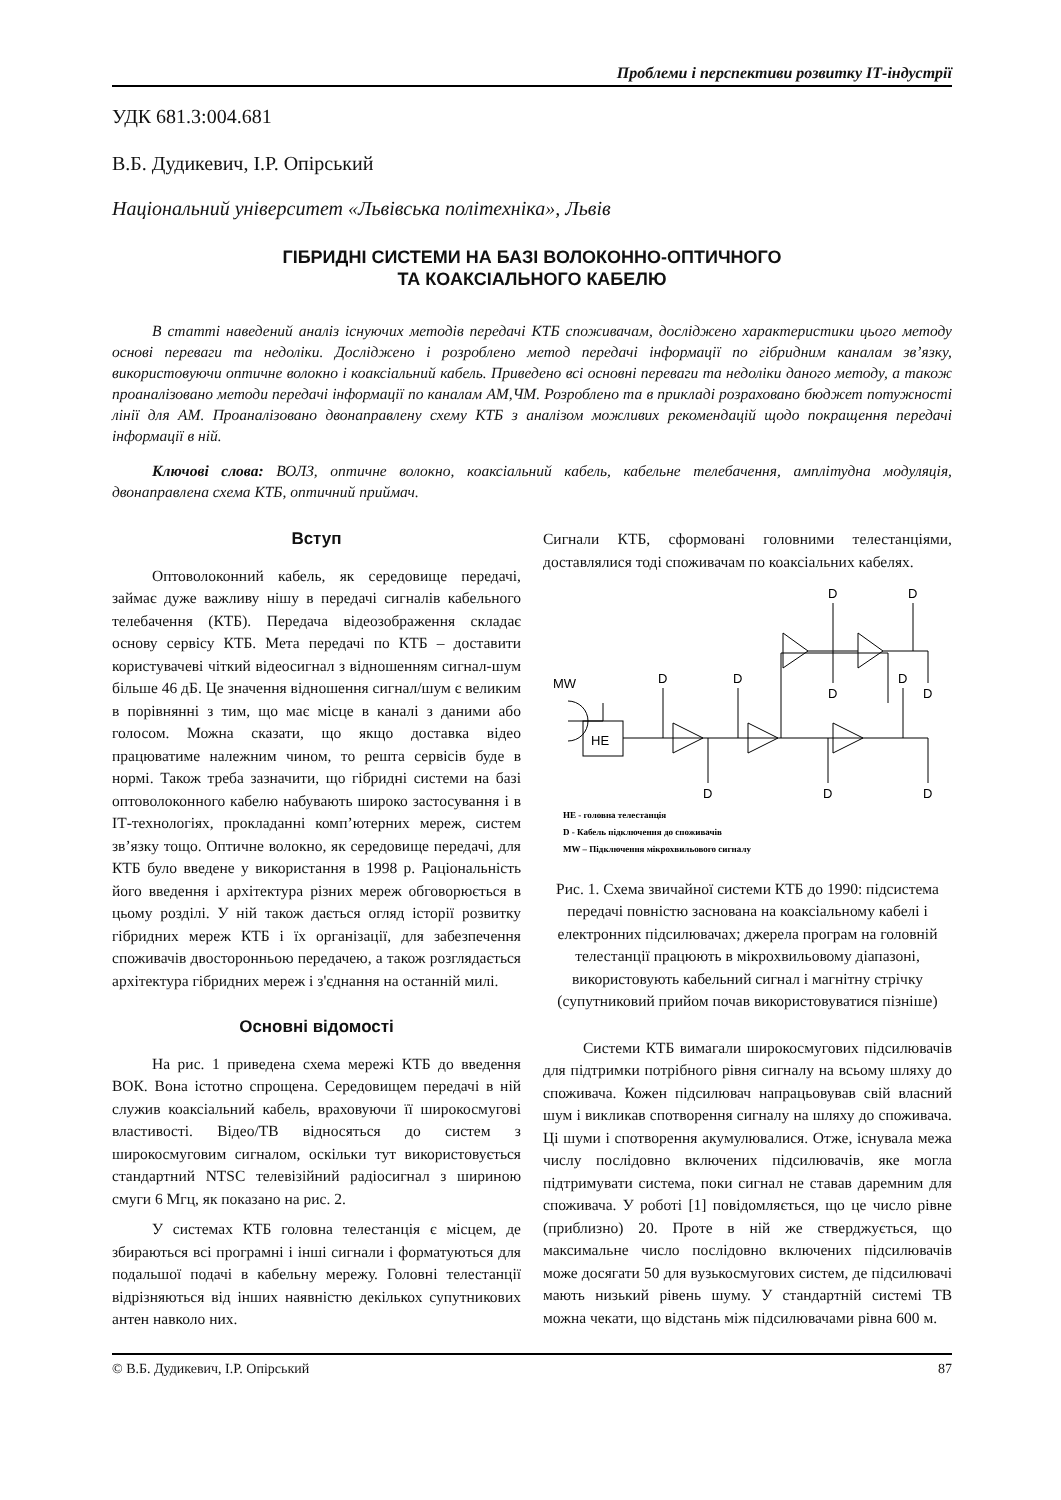Проблеми і перспективи розвитку ІТ-індустрії
УДК 681.3:004.681
В.Б. Дудикевич, І.Р. Опірський
Національний університет «Львівська політехніка», Львів
ГІБРИДНІ СИСТЕМИ НА БАЗІ ВОЛОКОННО-ОПТИЧНОГО
ТА КОАКСІАЛЬНОГО КАБЕЛЮ
В статті наведений аналіз існуючих методів передачі КТБ споживачам, досліджено характеристики цього методу основі переваги та недоліки. Досліджено і розроблено метод передачі інформації по гібридним каналам зв’язку, використовуючи оптичне волокно і коаксіальний кабель. Приведено всі основні переваги та недоліки даного методу, а також проаналізовано методи передачі інформації по каналам АМ,ЧМ. Розроблено та в прикладі розраховано бюджет потужності лінії для АМ. Проаналізовано двонаправлену схему КТБ з аналізом можливих рекомендацій щодо покращення передачі інформації в ній.
Ключові слова: ВОЛЗ, оптичне волокно, коаксіальний кабель, кабельне телебачення, амплітудна модуляція, двонаправлена схема КТБ, оптичний приймач.
Вступ
Оптоволоконний кабель, як середовище передачі, займає дуже важливу нішу в передачі сигналів кабельного телебачення (КТБ). Передача відеозображення складає основу сервісу КТБ. Мета передачі по КТБ – доставити користувачеві чіткий відеосигнал з відношенням сигнал-шум більше 46 дБ. Це значення відношення сигнал/шум є великим в порівнянні з тим, що має місце в каналі з даними або голосом. Можна сказати, що якщо доставка відео працюватиме належним чином, то решта сервісів буде в нормі. Також треба зазначити, що гібридні системи на базі оптоволоконного кабелю набувають широко застосування і в ІТ-технологіях, прокладанні комп’ютерних мереж, систем зв’язку тощо. Оптичне волокно, як середовище передачі, для КТБ було введене у використання в 1998 р. Раціональність його введення і архітектура різних мереж обговорюється в цьому розділі. У ній також дається огляд історії розвитку гібридних мереж КТБ і їх організації, для забезпечення споживачів двосторонньою передачею, а також розглядається архітектура гібридних мереж і з'єднання на останній милі.
Основні відомості
На рис. 1 приведена схема мережі КТБ до введення ВОК. Вона істотно спрощена. Середовищем передачі в ній служив коаксіальний кабель, враховуючи її широкосмугові властивості. Відео/ТВ відносяться до систем з широкосмуговим сигналом, оскільки тут використовується стандартний NTSC телевізійний радіосигнал з шириною смуги 6 Мгц, як показано на рис. 2.
У системах КТБ головна телестанція є місцем, де збираються всі програмні і інші сигнали і форматуються для подальшої подачі в кабельну мережу. Головні телестанції відрізняються від інших наявністю декількох супутникових антен навколо них.
Сигнали КТБ, сформовані головними телестанціями, доставлялися тоді споживачам по коаксіальних кабелях.
HE
MW
D
D
D
D
D
D
D
D
D
D
HE - головна телестанція
D - Кабель підключення до споживачів
MW – Підключення мікрохвильового сигналу
Рис. 1. Схема звичайної системи КТБ до 1990: підсистема передачі повністю заснована на коаксіальному кабелі і електронних підсилювачах; джерела програм на головній телестанції працюють в мікрохвильовому діапазоні, використовують кабельний сигнал і магнітну стрічку (супутниковий прийом почав використовуватися пізніше)
Системи КТБ вимагали широкосмугових підсилювачів для підтримки потрібного рівня сигналу на всьому шляху до споживача. Кожен підсилювач напрацьовував свій власний шум і викликав спотворення сигналу на шляху до споживача. Ці шуми і спотворення акумулювалися. Отже, існувала межа числу послідовно включених підсилювачів, яке могла підтримувати система, поки сигнал не ставав даремним для споживача. У роботі [1] повідомляється, що це число рівне (приблизно) 20. Проте в ній же стверджується, що максимальне число послідовно включених підсилювачів може досягати 50 для вузькосмугових систем, де підсилювачі мають низький рівень шуму. У стандартній системі ТВ можна чекати, що відстань між підсилювачами рівна 600 м.
© В.Б. Дудикевич, І.Р. Опірський 87